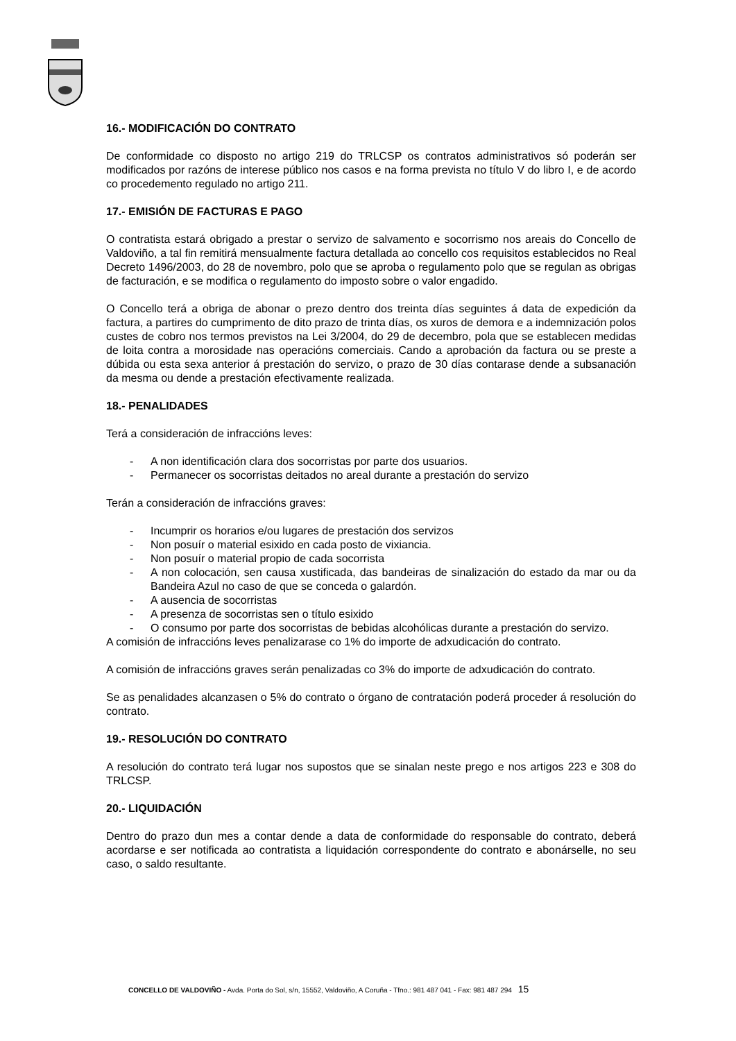16.- MODIFICACIÓN DO CONTRATO
De conformidade co disposto no artigo 219 do TRLCSP os contratos administrativos só poderán ser modificados por razóns de interese público nos casos e na forma prevista no título V do libro I, e de acordo co procedemento regulado no artigo 211.
17.- EMISIÓN DE FACTURAS E PAGO
O contratista estará obrigado a prestar o servizo de salvamento e socorrismo nos areais do Concello de Valdoviño, a tal fin remitirá mensualmente factura detallada ao concello cos requisitos establecidos no Real Decreto 1496/2003, do 28 de novembro, polo que se aproba o regulamento polo que se regulan as obrigas de facturación, e se modifica o regulamento do imposto sobre o valor engadido.
O Concello terá a obriga de abonar o prezo dentro dos treinta días seguintes á data de expedición da factura, a partires do cumprimento de dito prazo de trinta días, os xuros de demora e a indemnización polos custes de cobro nos termos previstos na Lei 3/2004, do 29 de decembro, pola que se establecen medidas de loita contra a morosidade nas operacións comerciais. Cando a aprobación da factura ou se preste a dúbida ou esta sexa anterior á prestación do servizo, o prazo de 30 días contarase dende a subsanación da mesma ou dende a prestación efectivamente realizada.
18.- PENALIDADES
Terá a consideración de infraccións leves:
- A non identificación clara dos socorristas por parte dos usuarios.
- Permanecer os socorristas deitados no areal durante a prestación do servizo
Terán a consideración de infraccións graves:
- Incumprir os horarios e/ou lugares de prestación dos servizos
- Non posuír o material esixido en cada posto de vixiancia.
- Non posuír o material propio de cada socorrista
- A non colocación, sen causa xustificada, das bandeiras de sinalización do estado da mar ou da Bandeira Azul no caso de que se conceda o galardón.
- A ausencia de socorristas
- A presenza de socorristas sen o título esixido
- O consumo por parte dos socorristas de bebidas alcohólicas durante a prestación do servizo.
A comisión de infraccións leves penalizarase co 1% do importe de adxudicación do contrato.
A comisión de infraccións graves serán penalizadas co 3% do importe de adxudicación do contrato.
Se as penalidades alcanzasen o 5% do contrato o órgano de contratación poderá proceder á resolución do contrato.
19.- RESOLUCIÓN DO CONTRATO
A resolución do contrato terá lugar nos supostos que se sinalan neste prego e nos artigos 223 e 308 do TRLCSP.
20.- LIQUIDACIÓN
Dentro do prazo dun mes a contar dende a data de conformidade do responsable do contrato, deberá acordarse e ser notificada ao contratista a liquidación correspondente do contrato e abonárselle, no seu caso, o saldo resultante.
CONCELLO DE VALDOVIÑO - Avda. Porta do Sol, s/n, 15552, Valdoviño, A Coruña - Tfno.: 981 487 041 - Fax: 981 487 294 15